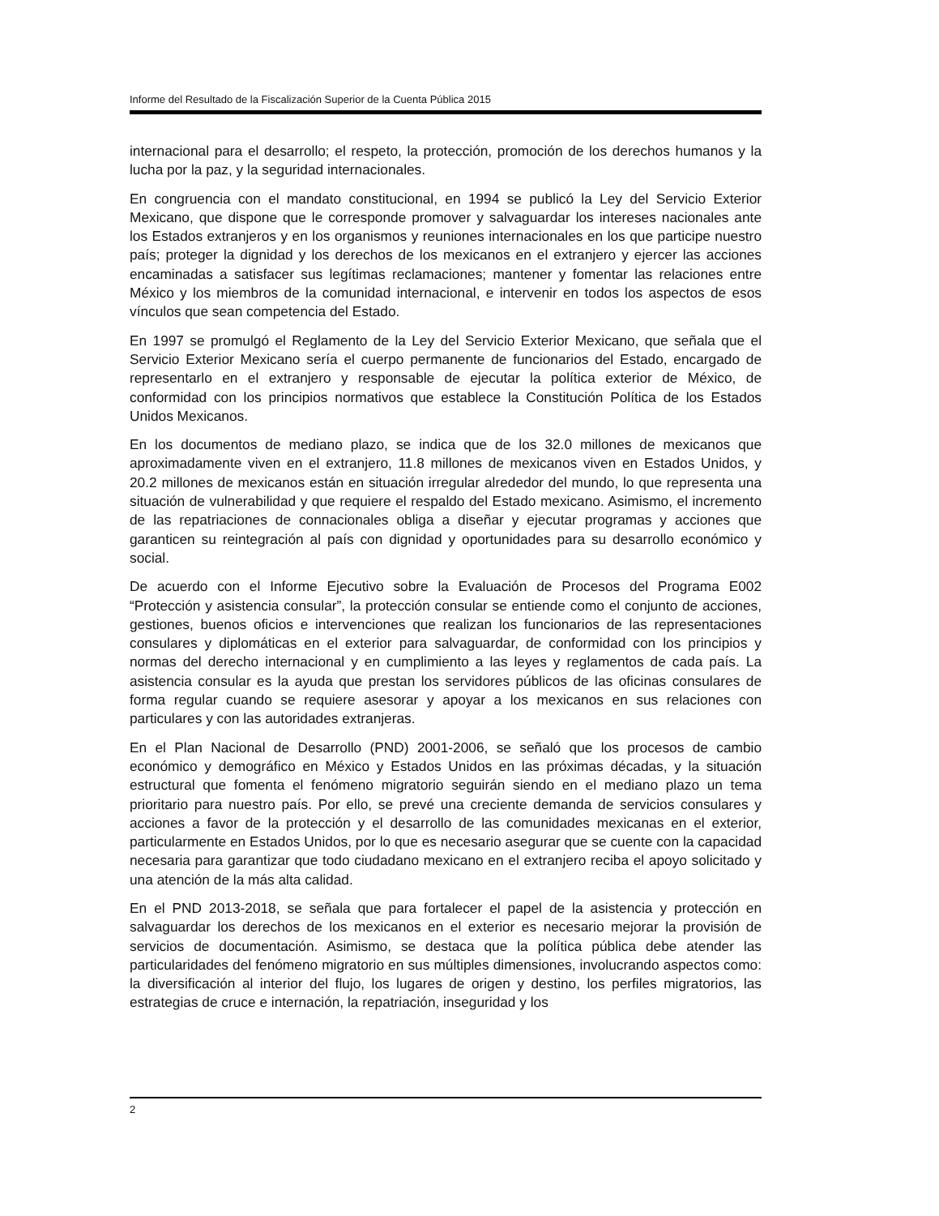Informe del Resultado de la Fiscalización Superior de la Cuenta Pública 2015
internacional para el desarrollo; el respeto, la protección, promoción de los derechos humanos y la lucha por la paz, y la seguridad internacionales.
En congruencia con el mandato constitucional, en 1994 se publicó la Ley del Servicio Exterior Mexicano, que dispone que le corresponde promover y salvaguardar los intereses nacionales ante los Estados extranjeros y en los organismos y reuniones internacionales en los que participe nuestro país; proteger la dignidad y los derechos de los mexicanos en el extranjero y ejercer las acciones encaminadas a satisfacer sus legítimas reclamaciones; mantener y fomentar las relaciones entre México y los miembros de la comunidad internacional, e intervenir en todos los aspectos de esos vínculos que sean competencia del Estado.
En 1997 se promulgó el Reglamento de la Ley del Servicio Exterior Mexicano, que señala que el Servicio Exterior Mexicano sería el cuerpo permanente de funcionarios del Estado, encargado de representarlo en el extranjero y responsable de ejecutar la política exterior de México, de conformidad con los principios normativos que establece la Constitución Política de los Estados Unidos Mexicanos.
En los documentos de mediano plazo, se indica que de los 32.0 millones de mexicanos que aproximadamente viven en el extranjero, 11.8 millones de mexicanos viven en Estados Unidos, y 20.2 millones de mexicanos están en situación irregular alrededor del mundo, lo que representa una situación de vulnerabilidad y que requiere el respaldo del Estado mexicano. Asimismo, el incremento de las repatriaciones de connacionales obliga a diseñar y ejecutar programas y acciones que garanticen su reintegración al país con dignidad y oportunidades para su desarrollo económico y social.
De acuerdo con el Informe Ejecutivo sobre la Evaluación de Procesos del Programa E002 “Protección y asistencia consular”, la protección consular se entiende como el conjunto de acciones, gestiones, buenos oficios e intervenciones que realizan los funcionarios de las representaciones consulares y diplomáticas en el exterior para salvaguardar, de conformidad con los principios y normas del derecho internacional y en cumplimiento a las leyes y reglamentos de cada país. La asistencia consular es la ayuda que prestan los servidores públicos de las oficinas consulares de forma regular cuando se requiere asesorar y apoyar a los mexicanos en sus relaciones con particulares y con las autoridades extranjeras.
En el Plan Nacional de Desarrollo (PND) 2001-2006, se señaló que los procesos de cambio económico y demográfico en México y Estados Unidos en las próximas décadas, y la situación estructural que fomenta el fenómeno migratorio seguirán siendo en el mediano plazo un tema prioritario para nuestro país. Por ello, se prevé una creciente demanda de servicios consulares y acciones a favor de la protección y el desarrollo de las comunidades mexicanas en el exterior, particularmente en Estados Unidos, por lo que es necesario asegurar que se cuente con la capacidad necesaria para garantizar que todo ciudadano mexicano en el extranjero reciba el apoyo solicitado y una atención de la más alta calidad.
En el PND 2013-2018, se señala que para fortalecer el papel de la asistencia y protección en salvaguardar los derechos de los mexicanos en el exterior es necesario mejorar la provisión de servicios de documentación. Asimismo, se destaca que la política pública debe atender las particularidades del fenómeno migratorio en sus múltiples dimensiones, involucrando aspectos como: la diversificación al interior del flujo, los lugares de origen y destino, los perfiles migratorios, las estrategias de cruce e internación, la repatriación, inseguridad y los
2